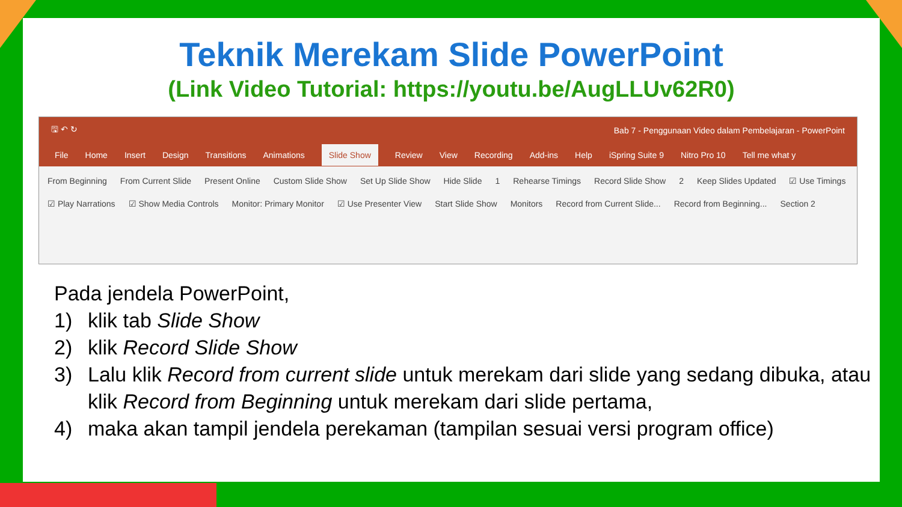Teknik Merekam Slide PowerPoint
(Link Video Tutorial: https://youtu.be/AugLLUv62R0)
🖫 ↶ ↻ Bab 7 - Penggunaan Video dalam Pembelajaran - PowerPoint
File Home Insert Design Transitions Animations Slide Show Review View Recording Add-ins Help iSpring Suite 9 Nitro Pro 10 Tell me what y
From Beginning From Current Slide Present Online Custom Slide Show Set Up Slide Show Hide Slide 1 Rehearse Timings Record Slide Show 2 Keep Slides Updated ☑ Use Timings ☑ Play Narrations ☑ Show Media Controls Monitor: Primary Monitor ☑ Use Presenter View Start Slide Show Monitors Record from Current Slide... Record from Beginning... Section 2
Pada jendela PowerPoint,
1) klik tab Slide Show
2) klik Record Slide Show
3) Lalu klik Record from current slide untuk merekam dari slide yang sedang dibuka, atau klik Record from Beginning untuk merekam dari slide pertama,
4) maka akan tampil jendela perekaman (tampilan sesuai versi program office)